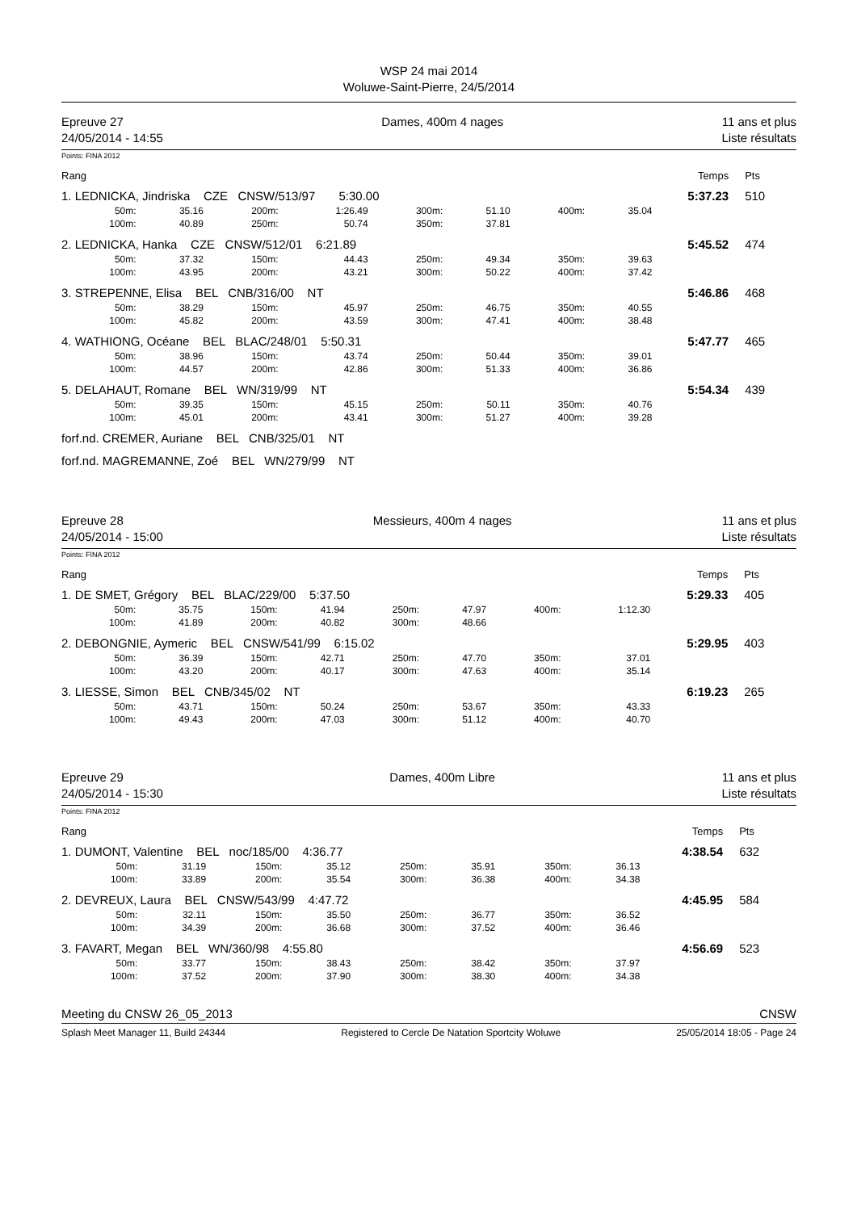WSP 24 mai 2014
Woluwe-Saint-Pierre, 24/5/2014
Epreuve 27
24/05/2014 - 14:55
Dames, 400m 4 nages 11 ans et plus
Liste résultats
Points: FINA 2012
| Rang | | | | | | | | | Temps | Pts |
| 1. LEDNICKA, Jindriska CZE CNSW/513/97 5:30.00 | | | | | | | | | 5:37.23 | 510 |
| 50m: | 35.16 | 200m: | 1:26.49 | 300m: | 51.10 | 400m: | 35.04 | | | |
| 100m: | 40.89 | 250m: | 50.74 | 350m: | 37.81 | | | | | |
| 2. LEDNICKA, Hanka CZE CNSW/512/01 6:21.89 | | | | | | | | | 5:45.52 | 474 |
| 50m: | 37.32 | 150m: | 44.43 | 250m: | 49.34 | 350m: | 39.63 | | | |
| 100m: | 43.95 | 200m: | 43.21 | 300m: | 50.22 | 400m: | 37.42 | | | |
| 3. STREPENNE, Elisa BEL CNB/316/00 NT | | | | | | | | | 5:46.86 | 468 |
| 50m: | 38.29 | 150m: | 45.97 | 250m: | 46.75 | 350m: | 40.55 | | | |
| 100m: | 45.82 | 200m: | 43.59 | 300m: | 47.41 | 400m: | 38.48 | | | |
| 4. WATHIONG, Océane BEL BLAC/248/01 5:50.31 | | | | | | | | | 5:47.77 | 465 |
| 50m: | 38.96 | 150m: | 43.74 | 250m: | 50.44 | 350m: | 39.01 | | | |
| 100m: | 44.57 | 200m: | 42.86 | 300m: | 51.33 | 400m: | 36.86 | | | |
| 5. DELAHAUT, Romane BEL WN/319/99 NT | | | | | | | | | 5:54.34 | 439 |
| 50m: | 39.35 | 150m: | 45.15 | 250m: | 50.11 | 350m: | 40.76 | | | |
| 100m: | 45.01 | 200m: | 43.41 | 300m: | 51.27 | 400m: | 39.28 | | | |
| forf.nd. CREMER, Auriane BEL CNB/325/01 NT | | | | | | | | | | |
| forf.nd. MAGREMANNE, Zoé BEL WN/279/99 NT | | | | | | | | | | |
Epreuve 28
24/05/2014 - 15:00
Messieurs, 400m 4 nages 11 ans et plus
Liste résultats
Points: FINA 2012
| Rang | | | | | | | | | Temps | Pts |
| 1. DE SMET, Grégory BEL BLAC/229/00 5:37.50 | | | | | | | | | 5:29.33 | 405 |
| 50m: | 35.75 | 150m: | 41.94 | 250m: | 47.97 | 400m: | 1:12.30 | | | |
| 100m: | 41.89 | 200m: | 40.82 | 300m: | 48.66 | | | | | |
| 2. DEBONGNIE, Aymeric BEL CNSW/541/99 6:15.02 | | | | | | | | | 5:29.95 | 403 |
| 50m: | 36.39 | 150m: | 42.71 | 250m: | 47.70 | 350m: | 37.01 | | | |
| 100m: | 43.20 | 200m: | 40.17 | 300m: | 47.63 | 400m: | 35.14 | | | |
| 3. LIESSE, Simon BEL CNB/345/02 NT | | | | | | | | | 6:19.23 | 265 |
| 50m: | 43.71 | 150m: | 50.24 | 250m: | 53.67 | 350m: | 43.33 | | | |
| 100m: | 49.43 | 200m: | 47.03 | 300m: | 51.12 | 400m: | 40.70 | | | |
Epreuve 29
24/05/2014 - 15:30
Dames, 400m Libre 11 ans et plus
Liste résultats
Points: FINA 2012
| Rang | | | | | | | | | Temps | Pts |
| 1. DUMONT, Valentine BEL noc/185/00 4:36.77 | | | | | | | | | 4:38.54 | 632 |
| 50m: | 31.19 | 150m: | 35.12 | 250m: | 35.91 | 350m: | 36.13 | | | |
| 100m: | 33.89 | 200m: | 35.54 | 300m: | 36.38 | 400m: | 34.38 | | | |
| 2. DEVREUX, Laura BEL CNSW/543/99 4:47.72 | | | | | | | | | 4:45.95 | 584 |
| 50m: | 32.11 | 150m: | 35.50 | 250m: | 36.77 | 350m: | 36.52 | | | |
| 100m: | 34.39 | 200m: | 36.68 | 300m: | 37.52 | 400m: | 36.46 | | | |
| 3. FAVART, Megan BEL WN/360/98 4:55.80 | | | | | | | | | 4:56.69 | 523 |
| 50m: | 33.77 | 150m: | 38.43 | 250m: | 38.42 | 350m: | 37.97 | | | |
| 100m: | 37.52 | 200m: | 37.90 | 300m: | 38.30 | 400m: | 34.38 | | | |
Meeting du CNSW 26_05_2013 CNSW
Splash Meet Manager 11, Build 24344 Registered to Cercle De Natation Sportcity Woluwe 25/05/2014 18:05 - Page 24